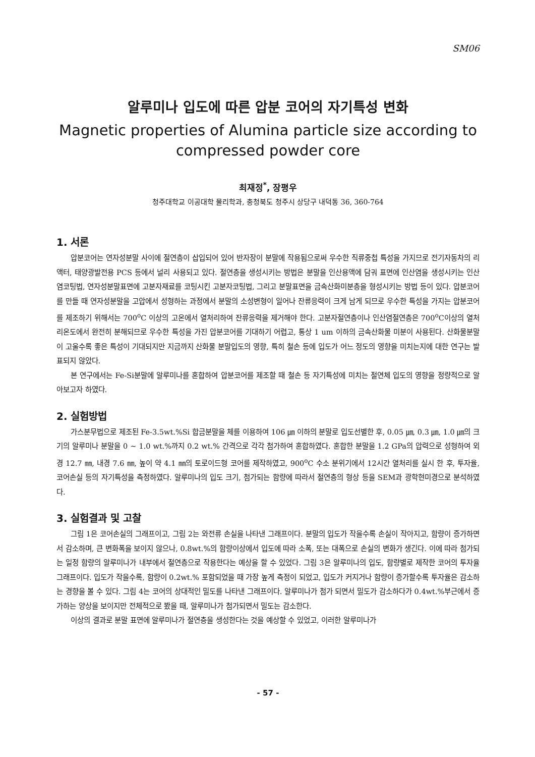SM06
알루미나 입도에 따른 압분 코어의 자기특성 변화
Magnetic properties of Alumina particle size according to compressed powder core
최재정<sup>*</sup>, 장평우
청주대학교 이공대학 물리학과, 충청북도 청주시 상당구 내덕동 36, 360-764
1. 서론
압분코어는 연자성분말 사이에 절연층이 삽입되어 있어 반자장이 분말에 작용됨으로써 우수한 직류중첩 특성을 가지므로 전기자동차의 리액터, 태양광발전용 PCS 등에서 널리 사용되고 있다. 절연층을 생성시키는 방법은 분말을 인산용액에 담궈 표면에 인산염을 생성시키는 인산염코팅법, 연자성분말표면에 고분자재료를 코팅시킨 고분자코팅법, 그리고 분말표면을 금속산화미분층을 형성시키는 방법 등이 있다. 압분코어를 만들 때 연자성분말을 고압에서 성형하는 과정에서 분말의 소성변형이 일어나 잔류응력이 크게 남게 되므로 우수한 특성을 가지는 압분코어를 제조하기 위해서는 700<sup>o</sup>C 이상의 고온에서 열처리하여 잔류응력을 제거해야 한다. 고분자절연층이나 인산염절연층은 700<sup>o</sup>C이상의 열처리온도에서 완전히 분해되므로 우수한 특성을 가진 압분코어를 기대하기 어렵고, 통상 1 um 이하의 금속산화물 미분이 사용된다. 산화물분말이 고울수록 좋은 특성이 기대되지만 지금까지 산화물 분말입도의 영향, 특히 철손 등에 입도가 어느 정도의 영향을 미치는지에 대한 연구는 발표되지 않았다.
본 연구에서는 Fe-Si분말에 알루미나를 혼합하여 압분코어를 제조할 때 철손 등 자기특성에 미치는 절연체 입도의 영향을 정량적으로 알아보고자 하였다.
2. 실험방법
가스분무법으로 제조된 Fe-3.5wt.%Si 합금분말을 체를 이용하여 106 ㎛ 이하의 분말로 입도선별한 후, 0.05 ㎛, 0.3 ㎛, 1.0 ㎛의 크기의 알루미나 분말을 0 ~ 1.0 wt.%까지 0.2 wt.% 간격으로 각각 첨가하여 혼합하였다. 혼합한 분말을 1.2 GPa의 압력으로 성형하여 외경 12.7 ㎜, 내경 7.6 ㎜, 높이 약 4.1 ㎜의 토로이드형 코어를 제작하였고, 900<sup>o</sup>C 수소 분위기에서 12시간 열처리를 실시 한 후, 투자율, 코어손실 등의 자기특성을 측정하였다. 알루미나의 입도 크기, 첨가되는 함량에 따라서 절연층의 형상 등을 SEM과 광학현미경으로 분석하였다.
3. 실험결과 및 고찰
그림 1은 코어손실의 그래프이고, 그림 2는 와전류 손실을 나타낸 그래프이다. 분말의 입도가 작을수록 손실이 작아지고, 함량이 증가하면서 감소하며, 큰 변화폭을 보이지 않으나, 0.8wt.%의 함량이상에서 입도에 따라 소폭, 또는 대폭으로 손실의 변화가 생긴다. 이에 따라 첨가되는 일정 함량의 알루미나가 내부에서 절연층으로 작용한다는 예상을 할 수 있었다. 그림 3은 알루미나의 입도, 함량별로 제작한 코어의 투자율 그래프이다. 입도가 작을수록, 함량이 0.2wt.% 포함되었을 때 가장 높게 측정이 되었고, 입도가 커지거나 함량이 증가할수록 투자율은 감소하는 경향을 볼 수 있다. 그림 4는 코어의 상대적인 밀도를 나타낸 그래프이다. 알루미나가 첨가 되면서 밀도가 감소하다가 0.4wt.%부근에서 증가하는 양상을 보이지만 전체적으로 봤을 때, 알루미나가 첨가되면서 밀도는 감소한다.
이상의 결과로 분말 표면에 알루미나가 절연층을 생성한다는 것을 예상할 수 있었고, 이러한 알루미나가
- 57 -